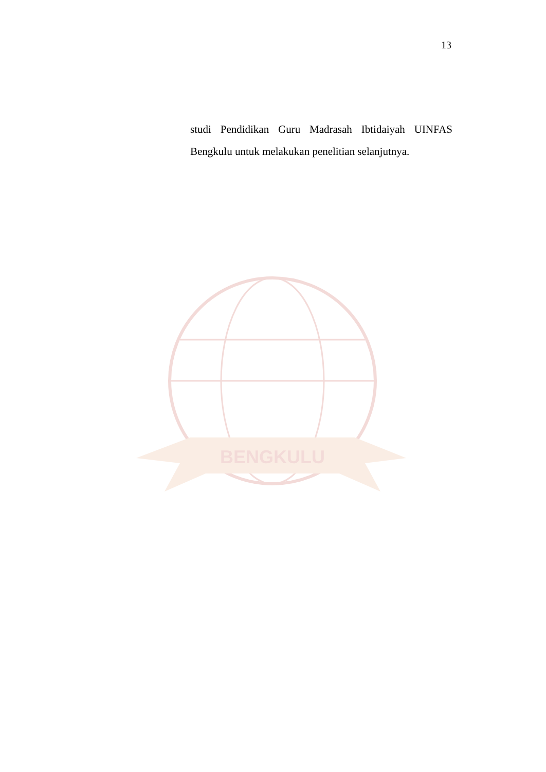13
studi Pendidikan Guru Madrasah Ibtidaiyah UINFAS Bengkulu untuk melakukan penelitian selanjutnya.
BENGKULU